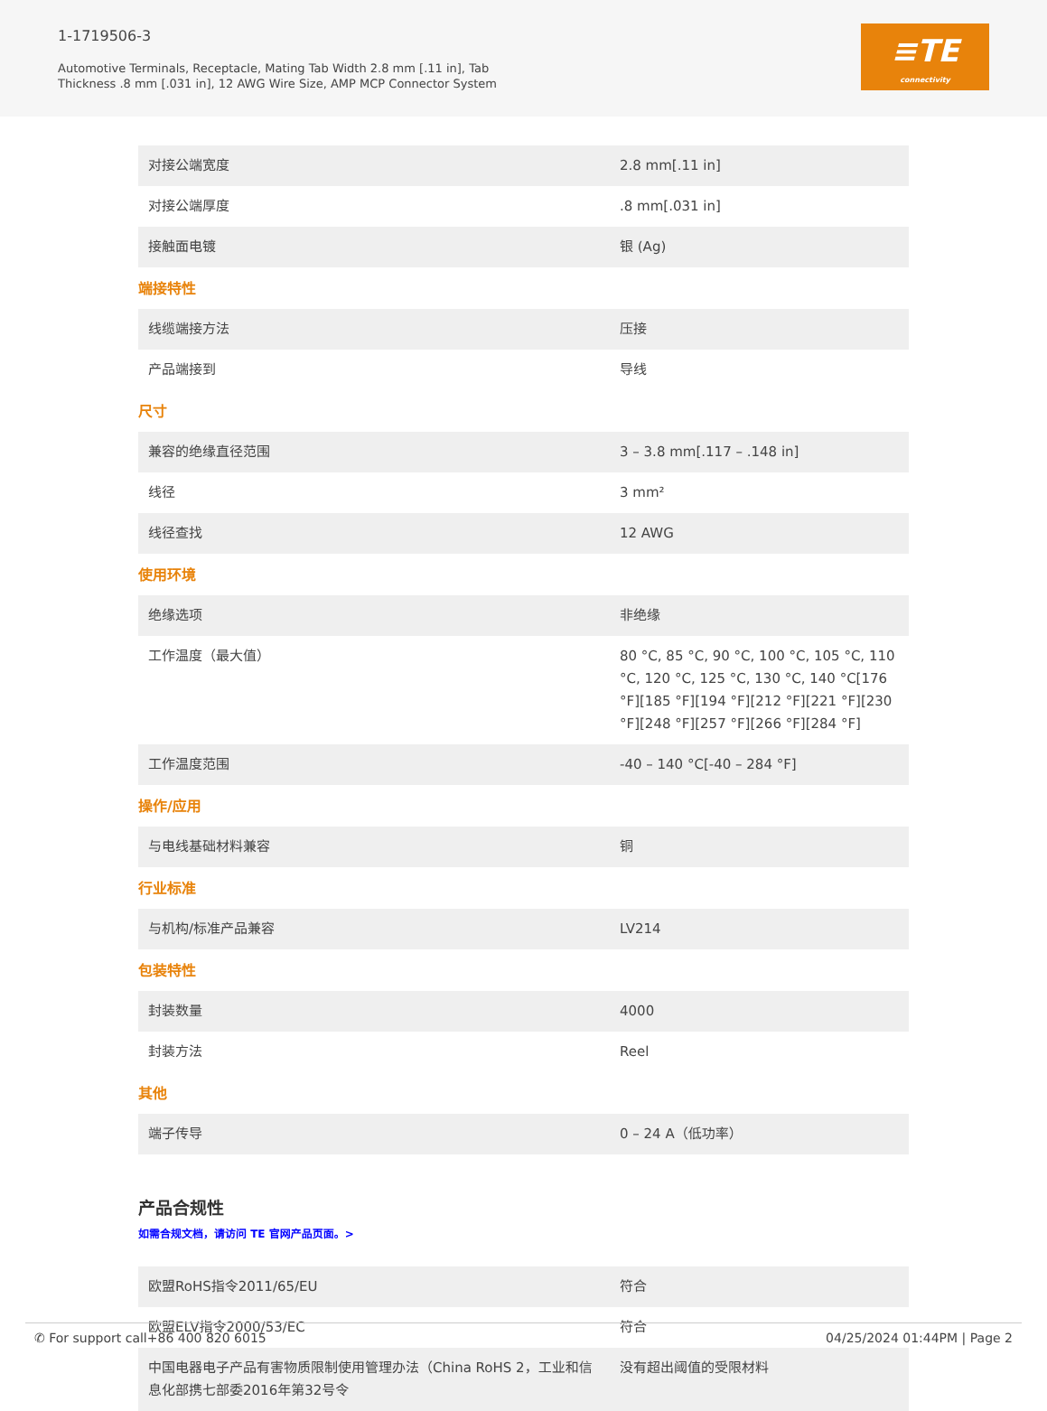1-1719506-3
Automotive Terminals, Receptacle, Mating Tab Width 2.8 mm [.11 in], Tab Thickness .8 mm [.031 in], 12 AWG Wire Size, AMP MCP Connector System
≡TE
connectivity
| 对接公端宽度 | 2.8 mm[.11 in] |
| 对接公端厚度 | .8 mm[.031 in] |
| 接触面电镀 | 银 (Ag) |
端接特性
| 线缆端接方法 | 压接 |
| 产品端接到 | 导线 |
尺寸
| 兼容的绝缘直径范围 | 3 – 3.8 mm[.117 – .148 in] |
| 线径 | 3 mm² |
| 线径查找 | 12 AWG |
使用环境
| 绝缘选项 | 非绝缘 |
| 工作温度（最大值） | 80 °C, 85 °C, 90 °C, 100 °C, 105 °C, 110 °C, 120 °C, 125 °C, 130 °C, 140 °C[176 °F][185 °F][194 °F][212 °F][221 °F][230 °F][248 °F][257 °F][266 °F][284 °F] |
| 工作温度范围 | -40 – 140 °C[-40 – 284 °F] |
操作/应用
| 与电线基础材料兼容 | 铜 |
行业标准
| 与机构/标准产品兼容 | LV214 |
包装特性
| 封装数量 | 4000 |
| 封装方法 | Reel |
其他
| 端子传导 | 0 – 24 A（低功率） |
产品合规性
如需合规文档，请访问 TE 官网产品页面。>
| 欧盟RoHS指令2011/65/EU | 符合 |
| 欧盟ELV指令2000/53/EC | 符合 |
| 中国电器电子产品有害物质限制使用管理办法（China RoHS 2，工业和信息化部携七部委2016年第32号令 | 没有超出阈值的受限材料 |
✆ For support call+86 400 820 6015 04/25/2024 01:44PM | Page 2